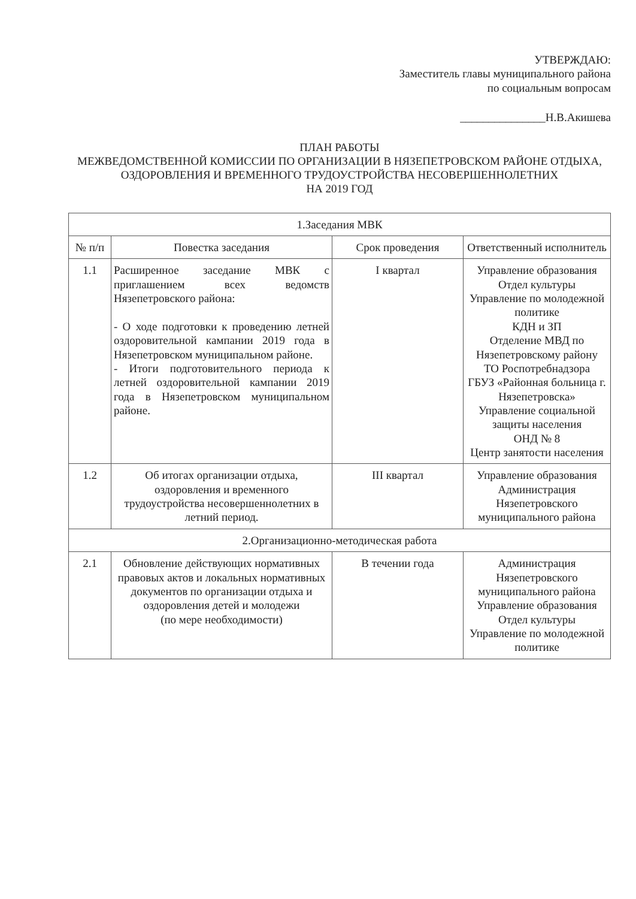УТВЕРЖДАЮ:
Заместитель главы муниципального района
по социальным вопросам
_______________Н.В.Акишева
ПЛАН РАБОТЫ
МЕЖВЕДОМСТВЕННОЙ КОМИССИИ ПО ОРГАНИЗАЦИИ В НЯЗЕПЕТРОВСКОМ РАЙОНЕ ОТДЫХА, ОЗДОРОВЛЕНИЯ И ВРЕМЕННОГО ТРУДОУСТРОЙСТВА НЕСОВЕРШЕННОЛЕТНИХ
НА 2019 ГОД
| 1.Заседания МВК | | | |
| --- | --- | --- | --- |
| № п/п | Повестка заседания | Срок проведения | Ответственный исполнитель |
| 1.1 | Расширенное заседание МВК с приглашением всех ведомств Нязепетровского района: - О ходе подготовки к проведению летней оздоровительной кампании 2019 года в Нязепетровском муниципальном районе. - Итоги подготовительного периода к летней оздоровительной кампании 2019 года в Нязепетровском муниципальном районе. | I квартал | Управление образования Отдел культуры Управление по молодежной политике КДН и ЗП Отделение МВД по Нязепетровскому району ТО Роспотребнадзора ГБУЗ «Районная больница г. Нязепетровска» Управление социальной защиты населения ОНД № 8 Центр занятости населения |
| 1.2 | Об итогах организации отдыха, оздоровления и временного трудоустройства несовершеннолетних в летний период. | III квартал | Управление образования Администрация Нязепетровского муниципального района |
| 2.Организационно-методическая работа | | | |
| 2.1 | Обновление действующих нормативных правовых актов и локальных нормативных документов по организации отдыха и оздоровления детей и молодежи (по мере необходимости) | В течении года | Администрация Нязепетровского муниципального района Управление образования Отдел культуры Управление по молодежной политике |